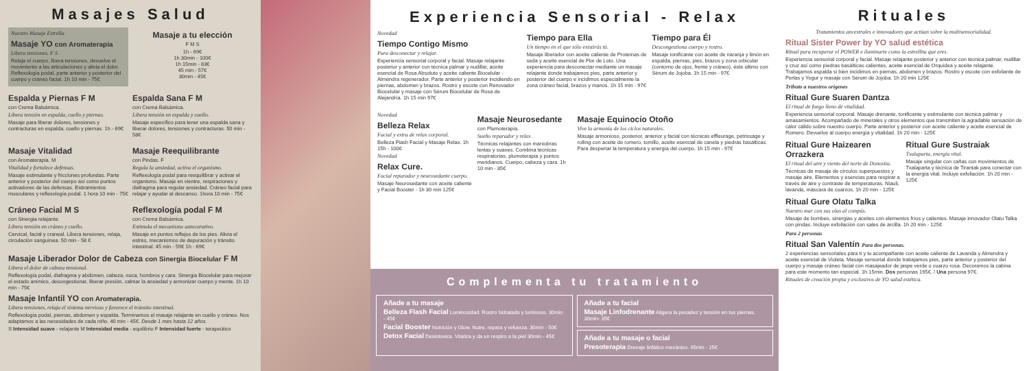Masajes Salud
Nuestro Masaje Estrella
Masaje YO con Aromaterapia
Libera tensiones. F S
Relaja el cuerpo, libera tensiones, devuelve el movimiento a las articulaciones y alivia el dolor. Reflexología podal, parte anterior y posterior del cuerpo y cráneo facial. 1h 10 min - 75€
Masaje a tu elección
F M S
1h - 69€
1h 30min - 100€
1h 15min - 83€
45 min - 57€
30min - 45€
Espalda y Piernas F M
con Crema Balsámica.
Libera tensión en espalda, cuello y piernas.
Masaje para liberar dolores, tensiones y contracturas en espalda, cuello y piernas. 1h - 69€
Espalda Sana F M
con Crema Balsámica.
Libera tensión en espalda y cuello.
Masaje específico para tener una espalda sana y liberar dolores, tensiones y contracturas. 50 min - 58€
Masaje Vitalidad
con Aromaterapia. M
Vitalidad y fortalece defensas.
Masaje estimulante y fricciones profundas. Parte anterior y posterior del cuerpo así como puntos activadores de las defensas. Estiramientos musculares y reflexología podal. 1 hora 10 min - 75€
Masaje Reequilibrante
con Pindas. F
Regula la ansiedad, activa el organismo.
Reflexología podal para reequilibrar y activar el organismo. Masaje en vientre, respiraciones y diafragma para regular ansiedad. Cráneo facial para relajar y ayudar al descanso. 1hora 10 min - 75€
Cráneo Facial M S
con Sinergia relajante.
Libera tensión en cráneo y cuello.
Cervical, facial y craneal. Libera tensiones, relaja, circulación sanguínea. 50 min - 58 €
Reflexología podal F M
con Crema Balsámica.
Estimula el mecanismo autocurativo.
Masaje en puntos reflejos de los pies. Alivia el estrés, mecanismos de depuración y tránsito intestinal. 45 min - 59€ 1h - 69€
Masaje Liberador Dolor de Cabeza con Sinergia Biocelular F M
Libera el dolor de cabeza tensional.
Reflexología podal, diafragma y abdómen, cabeza, nuca, hombros y cara. Sinergia Biocelular para mejorar el estado anímico, desongestionar, liberar presión, calmar la ansiedad y armonizar cuerpo y mente. 1h 10 min - 75€
Masaje Infantil YO con Aromaterapia.
Libera tensiones, relaja el sistema nervioso y favorece el tránsito intestinal.
Reflexología podal, piernas, abdomen y espalda. Terminamos el masaje relajante en cuello y cráneo. Nos adaptamos a las necesidades de cada niño. 40 min - 45€. Desde 1 mes hasta 12 años.
S Intensidad suave - relajante M Intensidad media - equilibrio F Intensidad fuerte - terapeútico
Experiencia Sensorial - Relax
Novedad
Tiempo Contigo Mismo
Para desconectar y relajar.
Experiencia sensorial corporal y facial. Masaje relajante posterior y anterior con técnica palmar y nudillar, aceite esencial de Rosa Absoluto y aceite caliente Biocelular - Almendra regenerador. Parte anterior y posterior incidiendo en piernas, abdomen y brazos. Rostro y escote con Renovador Biocelular y masaje con Sérum Biocelular de Rosa de Alejandría. 1h 15 min 97€
Tiempo para Ella
Un tiempo en el que sólo existirás tú.
Masaje liberador con aceite caliente de Proteínas de seda y aceite esencial de Flor de Loto. Una experiencia para desconectar mediante un masaje relajante donde trabajamos pies, parte anterior y posterior del cuerpo e incidimos especialmente la zona cráneo facial, brazos y manos. 1h 15 min - 97€
Tiempo para Él
Descongestiona cuerpo y rostro.
Masaje tonificante con aceite de naranja y limón en espalda, piernas, pies, brazos y zona orbicular (contorno de ojos, frente y cráneo), éste último con Sérum de Jojoba. 1h 15 min - 97€
Novedad
Belleza Relax
Facial y extra de relax corporal.
Belleza Flash Facial y Masaje Relax. 1h 15h - 100€
Novedad
Relax Cure.
Facial reparador y neurosedante cuerpo.
Masaje Neurosedante con aceite caliente y Facial Booster - 1h 30 min 125€
Masaje Neurosedante
con Plumoterapia.
Sueño reparador y relax .
Técnicas relajantes con maniobras lentas y suaves. Combina técnicas respiratorias, plumoterapia y puntos meridianos. Cuerpo, cabeza y cara. 1h 10 min - 85€
Masaje Equinocio Otoño
Vive la armonía de los ciclos naturales.
Masaje armonioso, posterior, anterior y facial con técnicas effleurage, petrissage y rolling con aceite de romero, tomillo, aceite esencial de canela y piedras basálticas. Para despertar la temperatura y energía del cuerpo. 1h 15 min - 97€
Complementa tu tratamiento
Añade a tu masaje
Belleza Flash Facial Luminosidad. Rostro hidratado y luminoso. 30min - 45€
Facial Booster Nutrición y Glow. Nutre, repara y refuerza. 30min - 50€
Detox Facial Desintoxica. Vitaliza y da un respiro a la piel 30min - 45€
Añade a tu facial
Masaje Linfodrenante Aligera la pesadez y tensión en tus piernas. 30min- 35€
Añade a tu masaje o facial
Presoterapia Drenaje linfático mecánico. 45min - 25€
Rituales
Tratamientos ancestrales e innovadores que actúan sobre la multisensorialidad.
Ritual Sister Power by YO salud estética
Ritual para recuperar el POWER e iluminarte como la estrellita que eres.
Experiencia sensorial corporal y facial. Masaje relajante posterior y anterior con técnica palmar, nudillar y cruz así como piedras basálticas calientes, aceite esencial de Orquídea y aceite relajante. Trabajamos espalda si bien incidimos en piernas, abdomen y brazos. Rostro y escote con exfoliante de Perlas y Yogur y masaje con Sérum de Jojoba. 1h 20 min 125€
Tributo a nuestros orígenes
Ritual Gure Suaren Dantza
El ritual de fuego lleno de vitalidad.
Experiencia sensorial corporal. Masaje drenante, tonificante y estimulante con técnica palmar y amasamientos. Acompañado de minerales y otros elementos que transmiten la agradable sensación de calor cálido sobre nuestro cuerpo. Parte anterior y posterior con aceite caliente y aceite esencial de Romero. Devuelve al cuerpo energía y vitalidad. 1h 20 min - 125€
Ritual Gure Haizearen Orrazkera
El ritual del aire y viento del norte de Donostia.
Técnicas de masaje de círculos superpuestos y masaje aire. Elementos y esencias para respirar a través de aire y contraste de temperaturas. Niauli, lavanda, máscara de cuarzos. 1h 20 min - 125€
Ritual Gure Sustraiak
Txalaparta, energía vital.
Masaje singular con cañas con movimientos de Txalaparta y técnica de Tirantak para conectar con la energía vital. Incluye exfoliación. 1h 20 min - 125€
Ritual Gure Olatu Talka
Nuestro mar con sus olas al compás.
Masaje de bombeo, sinergias y aceites con elementos fríos y calientes. Masaje innovador Olatu Talka con pindas. Incluye exfoliación con sales de arcilla. 1h 20 min - 125€
Para 2 personas
Ritual San Valentín Para dos personas.
2 experiencias sensoriales para ti y tu acompañante con aceite caliente de Lavanda y Almendra y aceite esencial de Violeta. Masaje sensorial donde trabajamos pies, parte anterior y posterior del cuerpo y masaje cráneo facial con masajeador de jaspe verde o cuarzo rosa. Decoramos la cabina para este momento tan especial. 1h 15min. Dos personas 195€. / Una persona 97€.
Rituales de creación propia y exclusivos de YO salud estética.